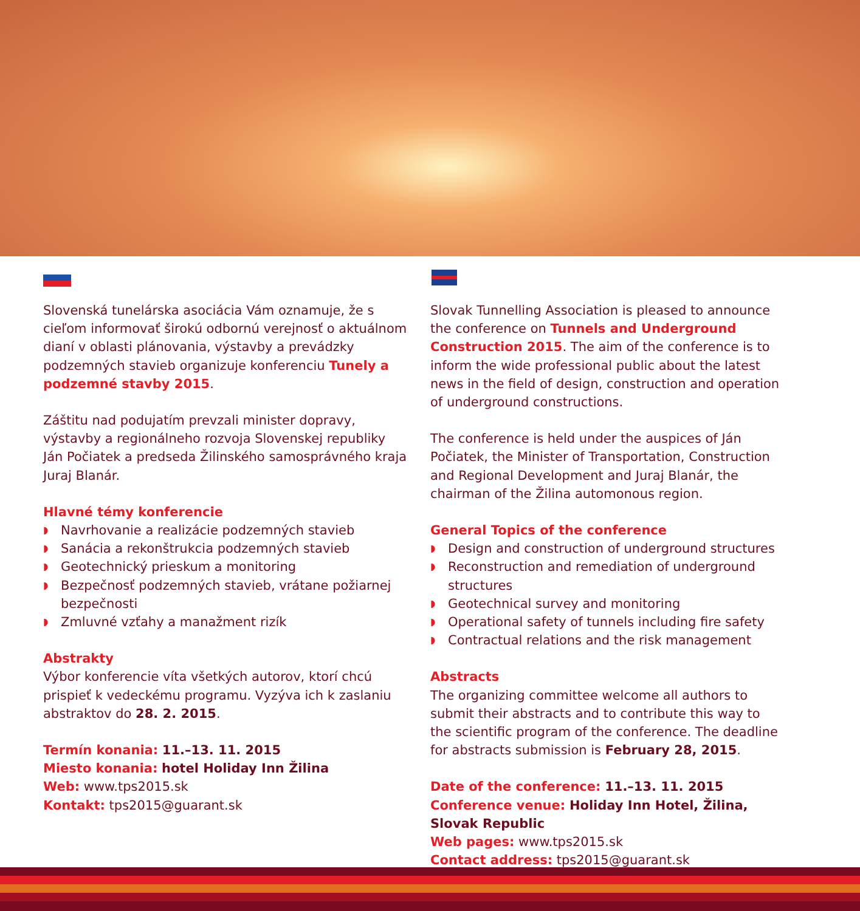Slovenská tunelárska asociácia Vám oznamuje, že s cieľom informovať širokú odbornú verejnosť o aktuálnom dianí v oblasti plánovania, výstavby a prevádzky podzemných stavieb organizuje konferenciu Tunely a podzemné stavby 2015.
Záštitu nad podujatím prevzali minister dopravy, výstavby a regionálneho rozvoja Slovenskej republiky Ján Počiatek a predseda Žilinského samosprávného kraja Juraj Blanár.
Hlavné témy konferencie
◗ Navrhovanie a realizácie podzemných stavieb
◗ Sanácia a rekonštrukcia podzemných stavieb
◗ Geotechnický prieskum a monitoring
◗ Bezpečnosť podzemných stavieb, vrátane požiarnej bezpečnosti
◗ Zmluvné vzťahy a manažment rizík
Abstrakty
Výbor konferencie víta všetkých autorov, ktorí chcú prispieť k vedeckému programu. Vyzýva ich k zaslaniu abstraktov do 28. 2. 2015.
Termín konania: 11.–13. 11. 2015
Miesto konania: hotel Holiday Inn Žilina
Web: www.tps2015.sk
Kontakt: tps2015@guarant.sk
Slovak Tunnelling Association is pleased to announce the conference on Tunnels and Underground Construction 2015. The aim of the conference is to inform the wide professional public about the latest news in the field of design, construction and operation of underground constructions.
The conference is held under the auspices of Ján Počiatek, the Minister of Transportation, Construction and Regional Development and Juraj Blanár, the chairman of the Žilina automonous region.
General Topics of the conference
◗ Design and construction of underground structures
◗ Reconstruction and remediation of underground structures
◗ Geotechnical survey and monitoring
◗ Operational safety of tunnels including fire safety
◗ Contractual relations and the risk management
Abstracts
The organizing committee welcome all authors to submit their abstracts and to contribute this way to the scientific program of the conference. The deadline for abstracts submission is February 28, 2015.
Date of the conference: 11.–13. 11. 2015
Conference venue: Holiday Inn Hotel, Žilina, Slovak Republic
Web pages: www.tps2015.sk
Contact address: tps2015@guarant.sk